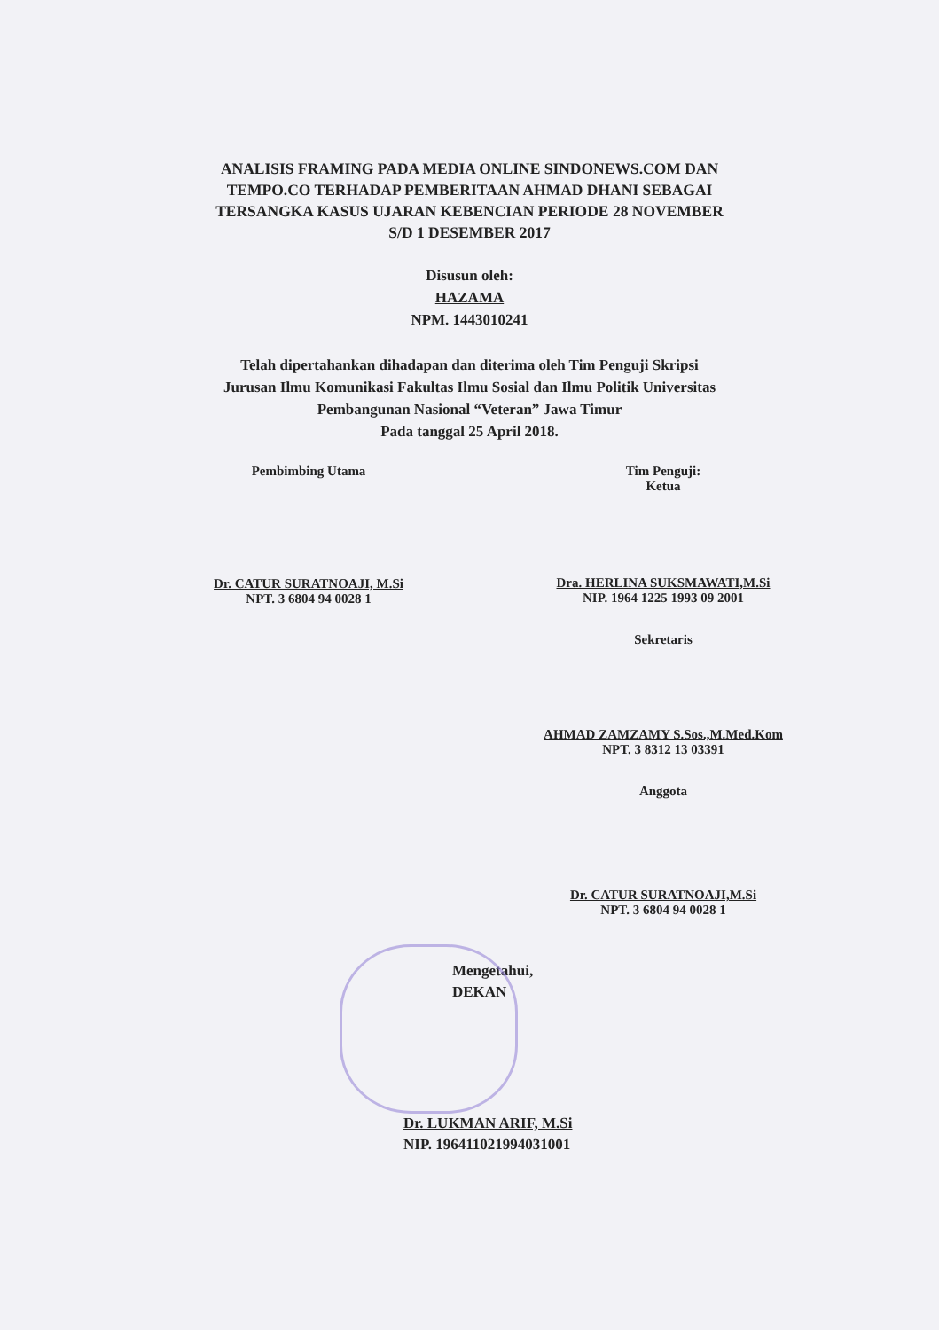ANALISIS FRAMING PADA MEDIA ONLINE SINDONEWS.COM DAN
TEMPO.CO TERHADAP PEMBERITAAN AHMAD DHANI SEBAGAI
TERSANGKA KASUS UJARAN KEBENCIAN PERIODE 28 NOVEMBER
S/D 1 DESEMBER 2017
Disusun oleh:
HAZAMA
NPM. 1443010241
Telah dipertahankan dihadapan dan diterima oleh Tim Penguji Skripsi
Jurusan Ilmu Komunikasi Fakultas Ilmu Sosial dan Ilmu Politik Universitas
Pembangunan Nasional “Veteran” Jawa Timur
Pada tanggal 25 April 2018.
Pembimbing Utama
Dr. CATUR SURATNOAJI, M.Si
NPT. 3 6804 94 0028 1
Tim Penguji:
Ketua
Dra. HERLINA SUKSMAWATI,M.Si
NIP. 1964 1225 1993 09 2001
Sekretaris
AHMAD ZAMZAMY S.Sos.,M.Med.Kom
NPT. 3 8312 13 03391
Anggota
Dr. CATUR SURATNOAJI,M.Si
NPT. 3 6804 94 0028 1
Mengetahui,
DEKAN
Dr. LUKMAN ARIF, M.Si
NIP. 196411021994031001